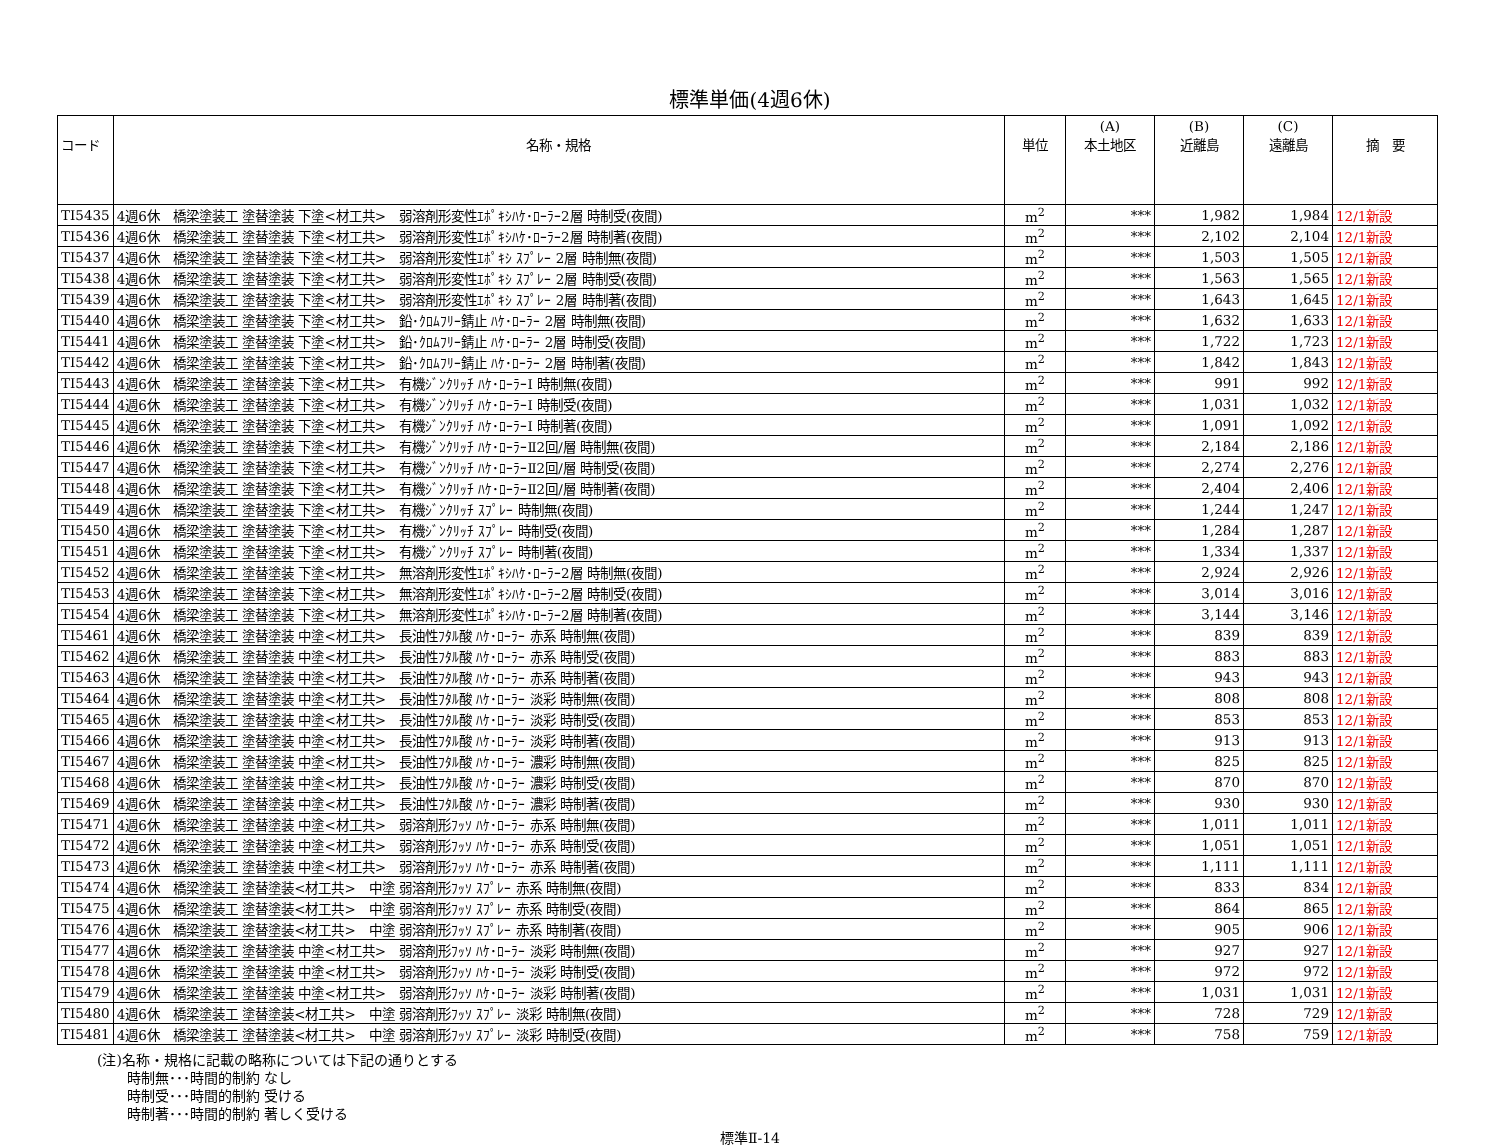標準単価(4週6休)
| コード | 名称・規格 | 単位 | (A) 本土地区 | (B) 近離島 | (C) 遠離島 | 摘 要 |
| --- | --- | --- | --- | --- | --- | --- |
| TI5435 | 4週6休 橋梁塗装工 塗替塗装 下塗<材工共> 弱溶剤形変性ｴﾎﾟｷｼﾊｹ･ﾛｰﾗｰ2層 時制受(夜間) | m<sup>2</sup> | *** | 1,982 | 1,984 | 12/1新設 |
| TI5436 | 4週6休 橋梁塗装工 塗替塗装 下塗<材工共> 弱溶剤形変性ｴﾎﾟｷｼﾊｹ･ﾛｰﾗｰ2層 時制著(夜間) | m<sup>2</sup> | *** | 2,102 | 2,104 | 12/1新設 |
| TI5437 | 4週6休 橋梁塗装工 塗替塗装 下塗<材工共> 弱溶剤形変性ｴﾎﾟｷｼ ｽﾌﾟﾚｰ 2層 時制無(夜間) | m<sup>2</sup> | *** | 1,503 | 1,505 | 12/1新設 |
| TI5438 | 4週6休 橋梁塗装工 塗替塗装 下塗<材工共> 弱溶剤形変性ｴﾎﾟｷｼ ｽﾌﾟﾚｰ 2層 時制受(夜間) | m<sup>2</sup> | *** | 1,563 | 1,565 | 12/1新設 |
| TI5439 | 4週6休 橋梁塗装工 塗替塗装 下塗<材工共> 弱溶剤形変性ｴﾎﾟｷｼ ｽﾌﾟﾚｰ 2層 時制著(夜間) | m<sup>2</sup> | *** | 1,643 | 1,645 | 12/1新設 |
| TI5440 | 4週6休 橋梁塗装工 塗替塗装 下塗<材工共> 鉛･ｸﾛﾑﾌﾘｰ錆止 ﾊｹ･ﾛｰﾗｰ 2層 時制無(夜間) | m<sup>2</sup> | *** | 1,632 | 1,633 | 12/1新設 |
| TI5441 | 4週6休 橋梁塗装工 塗替塗装 下塗<材工共> 鉛･ｸﾛﾑﾌﾘｰ錆止 ﾊｹ･ﾛｰﾗｰ 2層 時制受(夜間) | m<sup>2</sup> | *** | 1,722 | 1,723 | 12/1新設 |
| TI5442 | 4週6休 橋梁塗装工 塗替塗装 下塗<材工共> 鉛･ｸﾛﾑﾌﾘｰ錆止 ﾊｹ･ﾛｰﾗｰ 2層 時制著(夜間) | m<sup>2</sup> | *** | 1,842 | 1,843 | 12/1新設 |
| TI5443 | 4週6休 橋梁塗装工 塗替塗装 下塗<材工共> 有機ｼﾞﾝｸﾘｯﾁ ﾊｹ･ﾛｰﾗｰⅠ 時制無(夜間) | m<sup>2</sup> | *** | 991 | 992 | 12/1新設 |
| TI5444 | 4週6休 橋梁塗装工 塗替塗装 下塗<材工共> 有機ｼﾞﾝｸﾘｯﾁ ﾊｹ･ﾛｰﾗｰⅠ 時制受(夜間) | m<sup>2</sup> | *** | 1,031 | 1,032 | 12/1新設 |
| TI5445 | 4週6休 橋梁塗装工 塗替塗装 下塗<材工共> 有機ｼﾞﾝｸﾘｯﾁ ﾊｹ･ﾛｰﾗｰⅠ 時制著(夜間) | m<sup>2</sup> | *** | 1,091 | 1,092 | 12/1新設 |
| TI5446 | 4週6休 橋梁塗装工 塗替塗装 下塗<材工共> 有機ｼﾞﾝｸﾘｯﾁ ﾊｹ･ﾛｰﾗｰⅡ2回/層 時制無(夜間) | m<sup>2</sup> | *** | 2,184 | 2,186 | 12/1新設 |
| TI5447 | 4週6休 橋梁塗装工 塗替塗装 下塗<材工共> 有機ｼﾞﾝｸﾘｯﾁ ﾊｹ･ﾛｰﾗｰⅡ2回/層 時制受(夜間) | m<sup>2</sup> | *** | 2,274 | 2,276 | 12/1新設 |
| TI5448 | 4週6休 橋梁塗装工 塗替塗装 下塗<材工共> 有機ｼﾞﾝｸﾘｯﾁ ﾊｹ･ﾛｰﾗｰⅡ2回/層 時制著(夜間) | m<sup>2</sup> | *** | 2,404 | 2,406 | 12/1新設 |
| TI5449 | 4週6休 橋梁塗装工 塗替塗装 下塗<材工共> 有機ｼﾞﾝｸﾘｯﾁ ｽﾌﾟﾚｰ 時制無(夜間) | m<sup>2</sup> | *** | 1,244 | 1,247 | 12/1新設 |
| TI5450 | 4週6休 橋梁塗装工 塗替塗装 下塗<材工共> 有機ｼﾞﾝｸﾘｯﾁ ｽﾌﾟﾚｰ 時制受(夜間) | m<sup>2</sup> | *** | 1,284 | 1,287 | 12/1新設 |
| TI5451 | 4週6休 橋梁塗装工 塗替塗装 下塗<材工共> 有機ｼﾞﾝｸﾘｯﾁ ｽﾌﾟﾚｰ 時制著(夜間) | m<sup>2</sup> | *** | 1,334 | 1,337 | 12/1新設 |
| TI5452 | 4週6休 橋梁塗装工 塗替塗装 下塗<材工共> 無溶剤形変性ｴﾎﾟｷｼﾊｹ･ﾛｰﾗｰ2層 時制無(夜間) | m<sup>2</sup> | *** | 2,924 | 2,926 | 12/1新設 |
| TI5453 | 4週6休 橋梁塗装工 塗替塗装 下塗<材工共> 無溶剤形変性ｴﾎﾟｷｼﾊｹ･ﾛｰﾗｰ2層 時制受(夜間) | m<sup>2</sup> | *** | 3,014 | 3,016 | 12/1新設 |
| TI5454 | 4週6休 橋梁塗装工 塗替塗装 下塗<材工共> 無溶剤形変性ｴﾎﾟｷｼﾊｹ･ﾛｰﾗｰ2層 時制著(夜間) | m<sup>2</sup> | *** | 3,144 | 3,146 | 12/1新設 |
| TI5461 | 4週6休 橋梁塗装工 塗替塗装 中塗<材工共> 長油性ﾌﾀﾙ酸 ﾊｹ･ﾛｰﾗｰ 赤系 時制無(夜間) | m<sup>2</sup> | *** | 839 | 839 | 12/1新設 |
| TI5462 | 4週6休 橋梁塗装工 塗替塗装 中塗<材工共> 長油性ﾌﾀﾙ酸 ﾊｹ･ﾛｰﾗｰ 赤系 時制受(夜間) | m<sup>2</sup> | *** | 883 | 883 | 12/1新設 |
| TI5463 | 4週6休 橋梁塗装工 塗替塗装 中塗<材工共> 長油性ﾌﾀﾙ酸 ﾊｹ･ﾛｰﾗｰ 赤系 時制著(夜間) | m<sup>2</sup> | *** | 943 | 943 | 12/1新設 |
| TI5464 | 4週6休 橋梁塗装工 塗替塗装 中塗<材工共> 長油性ﾌﾀﾙ酸 ﾊｹ･ﾛｰﾗｰ 淡彩 時制無(夜間) | m<sup>2</sup> | *** | 808 | 808 | 12/1新設 |
| TI5465 | 4週6休 橋梁塗装工 塗替塗装 中塗<材工共> 長油性ﾌﾀﾙ酸 ﾊｹ･ﾛｰﾗｰ 淡彩 時制受(夜間) | m<sup>2</sup> | *** | 853 | 853 | 12/1新設 |
| TI5466 | 4週6休 橋梁塗装工 塗替塗装 中塗<材工共> 長油性ﾌﾀﾙ酸 ﾊｹ･ﾛｰﾗｰ 淡彩 時制著(夜間) | m<sup>2</sup> | *** | 913 | 913 | 12/1新設 |
| TI5467 | 4週6休 橋梁塗装工 塗替塗装 中塗<材工共> 長油性ﾌﾀﾙ酸 ﾊｹ･ﾛｰﾗｰ 濃彩 時制無(夜間) | m<sup>2</sup> | *** | 825 | 825 | 12/1新設 |
| TI5468 | 4週6休 橋梁塗装工 塗替塗装 中塗<材工共> 長油性ﾌﾀﾙ酸 ﾊｹ･ﾛｰﾗｰ 濃彩 時制受(夜間) | m<sup>2</sup> | *** | 870 | 870 | 12/1新設 |
| TI5469 | 4週6休 橋梁塗装工 塗替塗装 中塗<材工共> 長油性ﾌﾀﾙ酸 ﾊｹ･ﾛｰﾗｰ 濃彩 時制著(夜間) | m<sup>2</sup> | *** | 930 | 930 | 12/1新設 |
| TI5471 | 4週6休 橋梁塗装工 塗替塗装 中塗<材工共> 弱溶剤形ﾌｯｿ ﾊｹ･ﾛｰﾗｰ 赤系 時制無(夜間) | m<sup>2</sup> | *** | 1,011 | 1,011 | 12/1新設 |
| TI5472 | 4週6休 橋梁塗装工 塗替塗装 中塗<材工共> 弱溶剤形ﾌｯｿ ﾊｹ･ﾛｰﾗｰ 赤系 時制受(夜間) | m<sup>2</sup> | *** | 1,051 | 1,051 | 12/1新設 |
| TI5473 | 4週6休 橋梁塗装工 塗替塗装 中塗<材工共> 弱溶剤形ﾌｯｿ ﾊｹ･ﾛｰﾗｰ 赤系 時制著(夜間) | m<sup>2</sup> | *** | 1,111 | 1,111 | 12/1新設 |
| TI5474 | 4週6休 橋梁塗装工 塗替塗装<材工共> 中塗 弱溶剤形ﾌｯｿ ｽﾌﾟﾚｰ 赤系 時制無(夜間) | m<sup>2</sup> | *** | 833 | 834 | 12/1新設 |
| TI5475 | 4週6休 橋梁塗装工 塗替塗装<材工共> 中塗 弱溶剤形ﾌｯｿ ｽﾌﾟﾚｰ 赤系 時制受(夜間) | m<sup>2</sup> | *** | 864 | 865 | 12/1新設 |
| TI5476 | 4週6休 橋梁塗装工 塗替塗装<材工共> 中塗 弱溶剤形ﾌｯｿ ｽﾌﾟﾚｰ 赤系 時制著(夜間) | m<sup>2</sup> | *** | 905 | 906 | 12/1新設 |
| TI5477 | 4週6休 橋梁塗装工 塗替塗装 中塗<材工共> 弱溶剤形ﾌｯｿ ﾊｹ･ﾛｰﾗｰ 淡彩 時制無(夜間) | m<sup>2</sup> | *** | 927 | 927 | 12/1新設 |
| TI5478 | 4週6休 橋梁塗装工 塗替塗装 中塗<材工共> 弱溶剤形ﾌｯｿ ﾊｹ･ﾛｰﾗｰ 淡彩 時制受(夜間) | m<sup>2</sup> | *** | 972 | 972 | 12/1新設 |
| TI5479 | 4週6休 橋梁塗装工 塗替塗装 中塗<材工共> 弱溶剤形ﾌｯｿ ﾊｹ･ﾛｰﾗｰ 淡彩 時制著(夜間) | m<sup>2</sup> | *** | 1,031 | 1,031 | 12/1新設 |
| TI5480 | 4週6休 橋梁塗装工 塗替塗装<材工共> 中塗 弱溶剤形ﾌｯｿ ｽﾌﾟﾚｰ 淡彩 時制無(夜間) | m<sup>2</sup> | *** | 728 | 729 | 12/1新設 |
| TI5481 | 4週6休 橋梁塗装工 塗替塗装<材工共> 中塗 弱溶剤形ﾌｯｿ ｽﾌﾟﾚｰ 淡彩 時制受(夜間) | m<sup>2</sup> | *** | 758 | 759 | 12/1新設 |
(注)名称・規格に記載の略称については下記の通りとする
時制無･･･時間的制約 なし
時制受･･･時間的制約 受ける
時制著･･･時間的制約 著しく受ける
標準Ⅱ-14